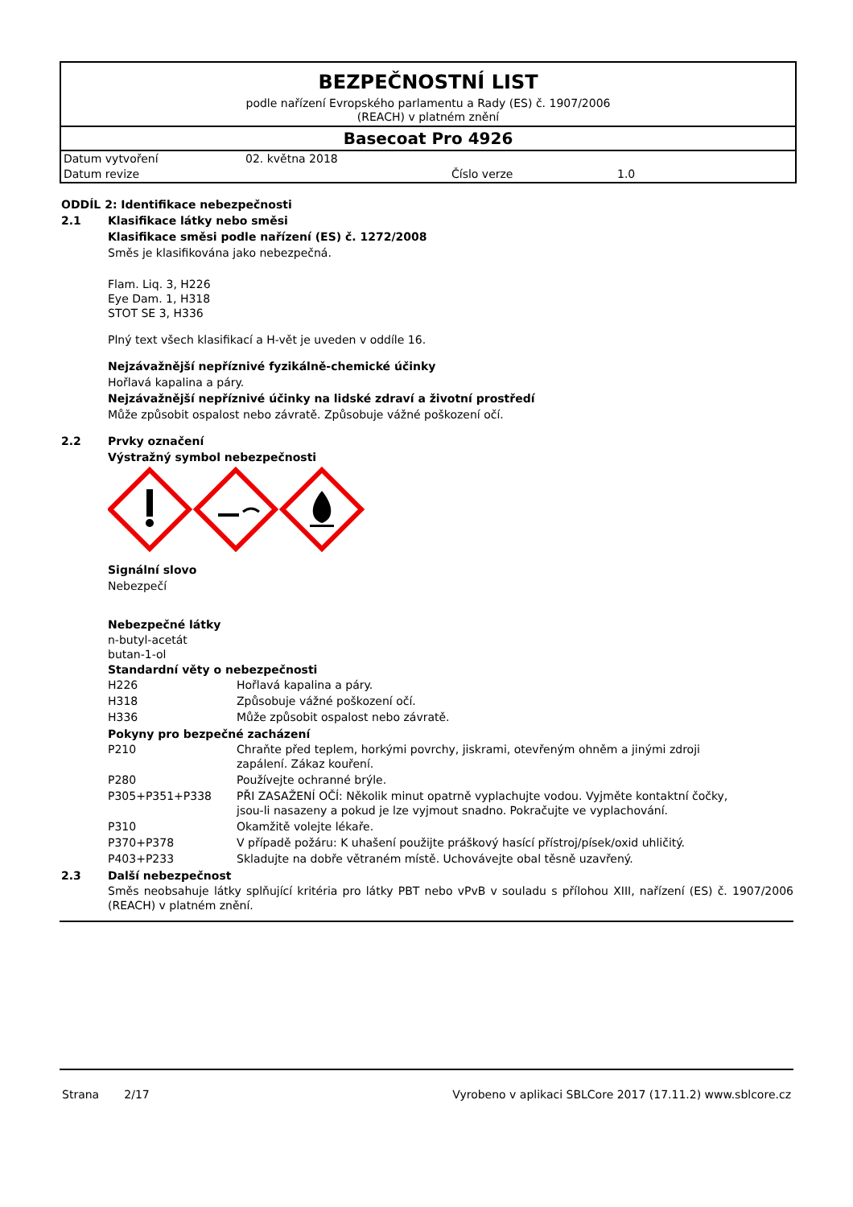BEZPEČNOSTNÍ LIST
podle nařízení Evropského parlamentu a Rady (ES) č. 1907/2006
(REACH) v platném znění
Basecoat Pro 4926
| Datum vytvoření | 02. května 2018 | | |
| Datum revize | | Číslo verze | 1.0 |
ODDÍL 2: Identifikace nebezpečnosti
2.1 Klasifikace látky nebo směsi
Klasifikace směsi podle nařízení (ES) č. 1272/2008
Směs je klasifikována jako nebezpečná.
Flam. Liq. 3, H226
Eye Dam. 1, H318
STOT SE 3, H336
Plný text všech klasifikací a H-vět je uveden v oddíle 16.
Nejzávažnější nepříznivé fyzikálně-chemické účinky
Hořlavá kapalina a páry.
Nejzávažnější nepříznivé účinky na lidské zdraví a životní prostředí
Může způsobit ospalost nebo závratě. Způsobuje vážné poškození očí.
2.2 Prvky označení
Výstražný symbol nebezpečnosti
Signální slovo
Nebezpečí
Nebezpečné látky
n-butyl-acetát
butan-1-ol
Standardní věty o nebezpečnosti
| H226 | Hořlavá kapalina a páry. |
| H318 | Způsobuje vážné poškození očí. |
| H336 | Může způsobit ospalost nebo závratě. |
Pokyny pro bezpečné zacházení
| P210 | Chraňte před teplem, horkými povrchy, jiskrami, otevřeným ohněm a jinými zdroji zapálení. Zákaz kouření. |
| P280 | Používejte ochranné brýle. |
| P305+P351+P338 | PŘI ZASAŽENÍ OČÍ: Několik minut opatrně vyplachujte vodou. Vyjměte kontaktní čočky, jsou-li nasazeny a pokud je lze vyjmout snadno. Pokračujte ve vyplachování. |
| P310 | Okamžitě volejte lékaře. |
| P370+P378 | V případě požáru: K uhašení použijte práškový hasící přístroj/písek/oxid uhličitý. |
| P403+P233 | Skladujte na dobře větraném místě. Uchovávejte obal těsně uzavřený. |
2.3 Další nebezpečnost
Směs neobsahuje látky splňující kritéria pro látky PBT nebo vPvB v souladu s přílohou XIII, nařízení (ES) č. 1907/2006 (REACH) v platném znění.
Strana 2/17 Vyrobeno v aplikaci SBLCore 2017 (17.11.2) www.sblcore.cz